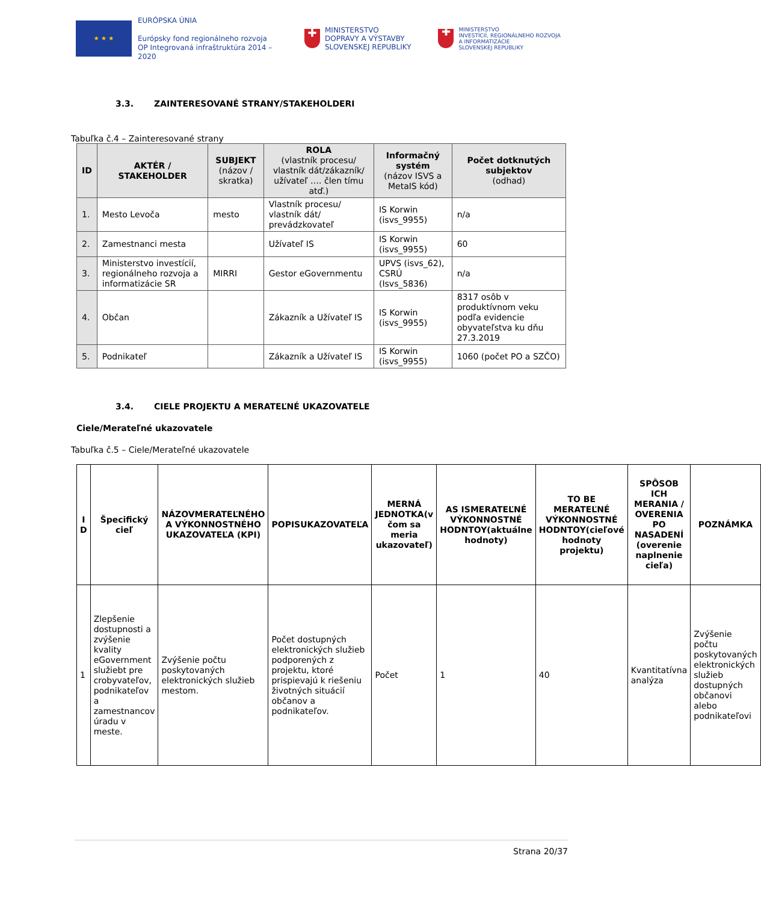★ ★ ★
EURÓPSKA ÚNIA
Európsky fond regionálneho rozvoja
OP Integrovaná infraštruktúra 2014 – 2020
✚
MINISTERSTVO
DOPRAVY A VÝSTAVBY
SLOVENSKEJ REPUBLIKY
✚
MINISTERSTVO
INVESTÍCIÍ, REGIONÁLNEHO ROZVOJA
A INFORMATIZÁCIE
SLOVENSKEJ REPUBLIKY
3.3. ZAINTERESOVANÉ STRANY/STAKEHOLDERI
Tabuľka č.4 – Zainteresované strany
| ID | AKTÉR / STAKEHOLDER | SUBJEKT (názov / skratka) | ROLA (vlastník procesu/ vlastník dát/zákazník/ užívateľ …. člen tímu atď.) | Informačný systém (názov ISVS a MetaIS kód) | Počet dotknutých subjektov (odhad) |
| --- | --- | --- | --- | --- | --- |
| 1. | Mesto Levoča | mesto | Vlastník procesu/ vlastník dát/ prevádzkovateľ | IS Korwin (isvs_9955) | n/a |
| 2. | Zamestnanci mesta | | Užívateľ IS | IS Korwin (isvs_9955) | 60 |
| 3. | Ministerstvo investícií, regionálneho rozvoja a informatizácie SR | MIRRI | Gestor eGovernmentu | UPVS (isvs_62), CSRÚ (Isvs_5836) | n/a |
| 4. | Občan | | Zákazník a Užívateľ IS | IS Korwin (isvs_9955) | 8317 osôb v produktívnom veku podľa evidencie obyvateľstva ku dňu 27.3.2019 |
| 5. | Podnikateľ | | Zákazník a Užívateľ IS | IS Korwin (isvs_9955) | 1060 (počet PO a SZČO) |
3.4. CIELE PROJEKTU A MERATEĽNÉ UKAZOVATELE
Ciele/Merateľné ukazovatele
Tabuľka č.5 – Ciele/Merateľné ukazovatele
| I D | Špecifický cieľ | NÁZOVMERATEĽNÉHO A VÝKONNOSTNÉHO UKAZOVATEĽA (KPI) | POPISUKAZOVATEĽA | MERNÁ JEDNOTKA(v čom sa meria ukazovateľ) | AS ISMERATEĽNÉ VÝKONNOSTNÉ HODNTOY(aktuálne hodnoty) | TO BE MERATEĽNÉ VÝKONNOSTNÉ HODNTOY(cieľové hodnoty projektu) | SPÔSOB ICH MERANIA / OVERENIA PO NASADENÍ (overenie naplnenie cieľa) | POZNÁMKA |
| --- | --- | --- | --- | --- | --- | --- | --- | --- |
| 1 | Zlepšenie dostupnosti a zvýšenie kvality eGovernment služiebt pre crobyvateľov, podnikateľov a zamestnancov úradu v meste. | Zvýšenie počtu poskytovaných elektronických služieb mestom. | Počet dostupných elektronických služieb podporených z projektu, ktoré prispievajú k riešeniu životných situácií občanov a podnikateľov. | Počet | 1 | 40 | Kvantitatívna analýza | Zvýšenie počtu poskytovaných elektronických služieb dostupných občanovi alebo podnikateľovi |
Strana 20/37